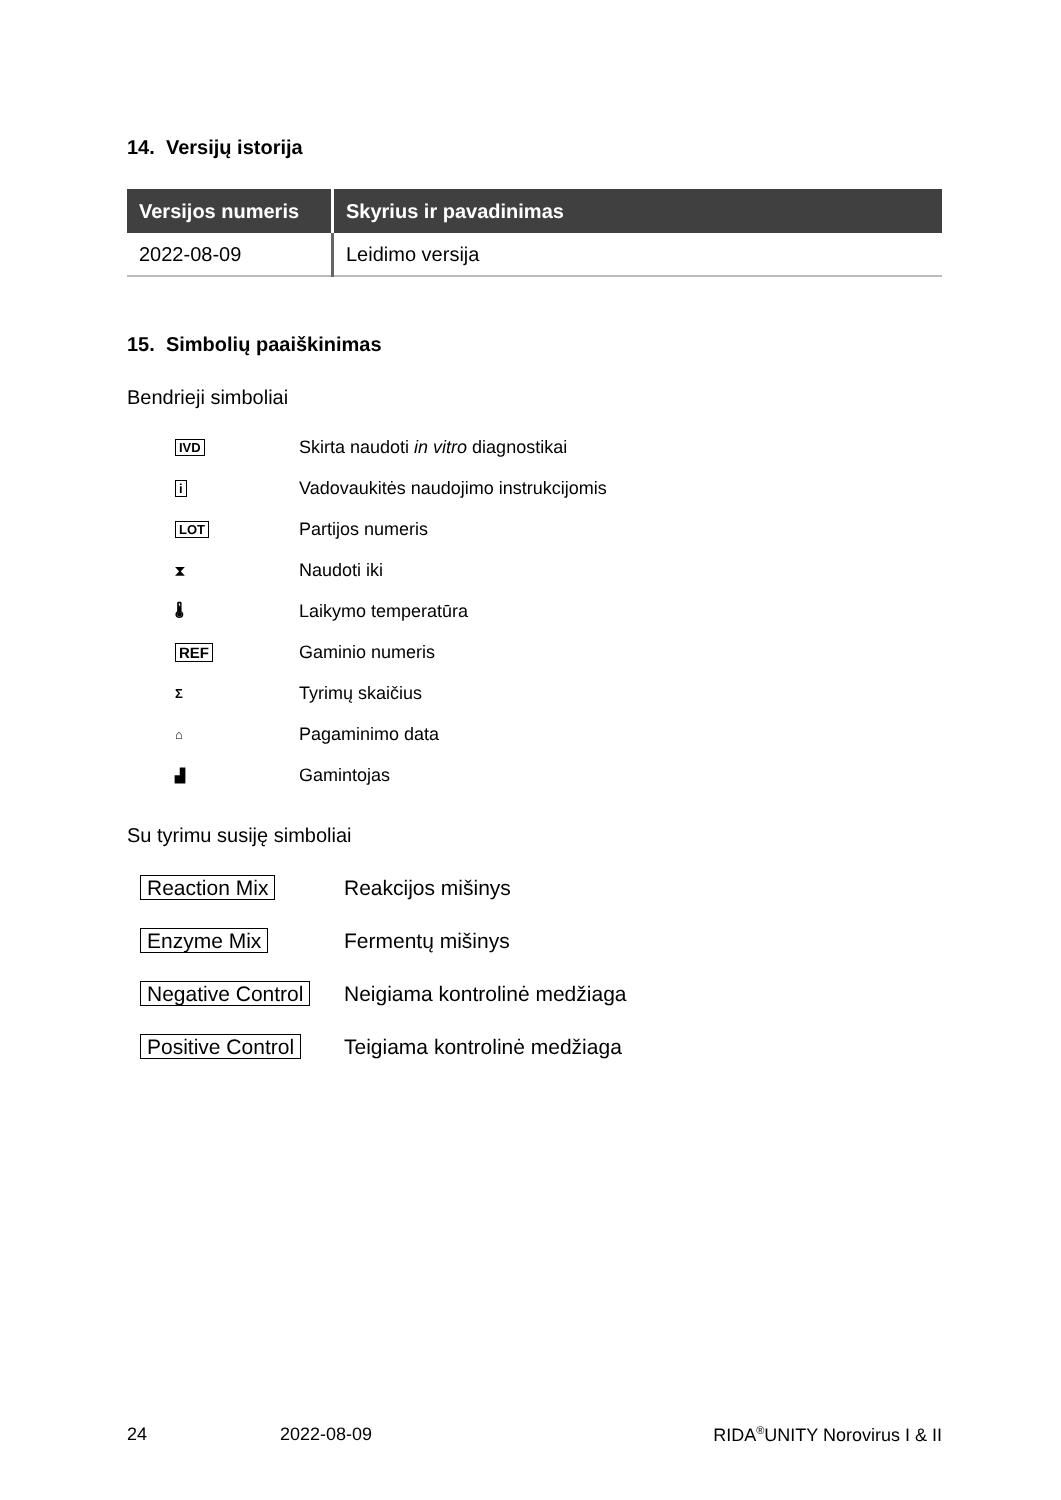14. Versijų istorija
| Versijos numeris | Skyrius ir pavadinimas |
| --- | --- |
| 2022-08-09 | Leidimo versija |
15. Simbolių paaiškinimas
Bendrieji simboliai
| IVD | Skirta naudoti in vitro diagnostikai |
| i | Vadovaukitės naudojimo instrukcijomis |
| LOT | Partijos numeris |
| ⧗ | Naudoti iki |
| 🌡 | Laikymo temperatūra |
| REF | Gaminio numeris |
| Σ | Tyrimų skaičius |
| ⌂ | Pagaminimo data |
| ▟ | Gamintojas |
Su tyrimu susiję simboliai
| Reaction Mix | Reakcijos mišinys |
| Enzyme Mix | Fermentų mišinys |
| Negative Control | Neigiama kontrolinė medžiaga |
| Positive Control | Teigiama kontrolinė medžiaga |
24 2022-08-09 RIDA<sup>®</sup>UNITY Norovirus I & II